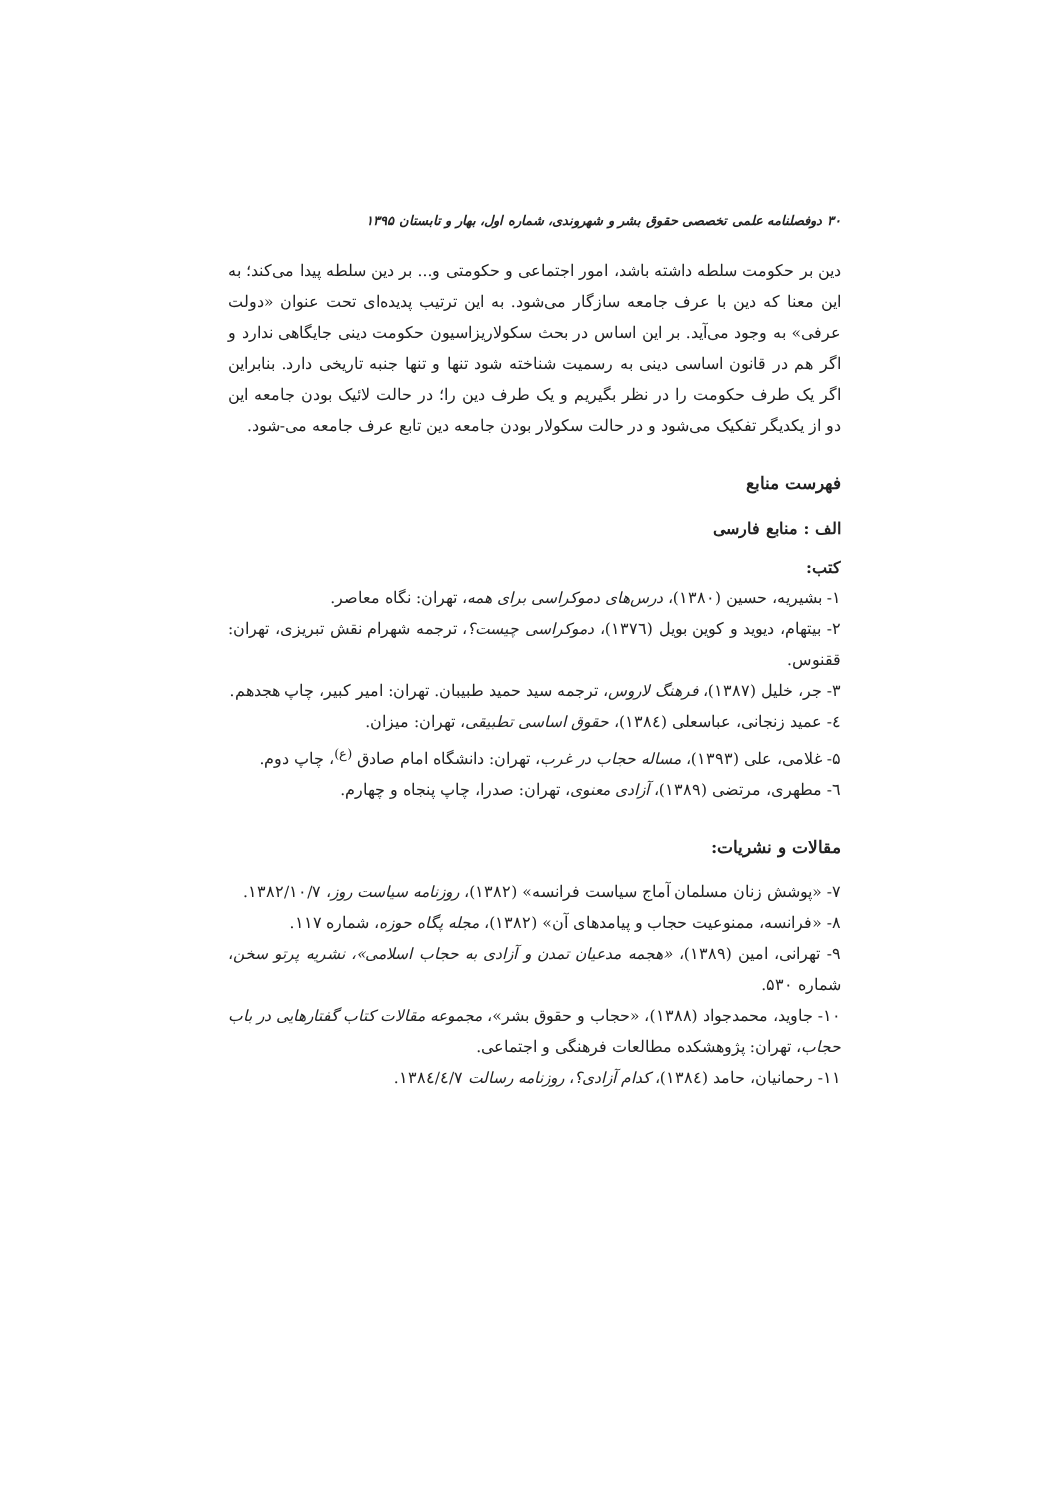۳۰ دوفصلنامه علمی تخصصی حقوق بشر و شهروندی، شماره اول، بهار و تابستان ۱۳۹۵
دین بر حکومت سلطه داشته باشد، امور اجتماعی و حکومتی و... بر دین سلطه پیدا می‌کند؛ به این معنا که دین با عرف جامعه سازگار می‌شود. به این ترتیب پدیده‌ای تحت عنوان «دولت عرفی» به وجود می‌آید. بر این اساس در بحث سکولاریزاسیون حکومت دینی جایگاهی ندارد و اگر هم در قانون اساسی دینی به رسمیت شناخته شود تنها و تنها جنبه تاریخی دارد. بنابراین اگر یک طرف حکومت را در نظر بگیریم و یک طرف دین را؛ در حالت لائیک بودن جامعه این دو از یکدیگر تفکیک می‌شود و در حالت سکولار بودن جامعه دین تابع عرف جامعه می-شود.
فهرست منابع
الف : منابع فارسی
کتب:
۱- بشیریه، حسین (۱۳۸۰)، درس‌های دموکراسی برای همه، تهران: نگاه معاصر.
۲- بیتهام، دیوید و کوین بویل (۱۳۷٦)، دموکراسی چیست؟، ترجمه شهرام نقش تبریزی، تهران: ققنوس.
۳- جر، خلیل (۱۳۸۷)، فرهنگ لاروس، ترجمه سید حمید طبیبان. تهران: امیر کبیر، چاپ هجدهم.
٤- عمید زنجانی، عباسعلی (۱۳۸٤)، حقوق اساسی تطبیقی، تهران: میزان.
۵- غلامی، علی (۱۳۹۳)، مساله حجاب در غرب، تهران: دانشگاه امام صادق <sup>(ع)</sup>، چاپ دوم.
٦- مطهری، مرتضی (۱۳۸۹)، آزادی معنوی، تهران: صدرا، چاپ پنجاه و چهارم.
مقالات و نشریات:
۷- «پوشش زنان مسلمان آماج سیاست فرانسه» (۱۳۸۲)، روزنامه سیاست روز، ۱۳۸۲/۱۰/۷.
۸- «فرانسه، ممنوعیت حجاب و پیامدهای آن» (۱۳۸۲)، مجله پگاه حوزه، شماره ۱۱۷.
۹- تهرانی، امین (۱۳۸۹)، «هجمه مدعیان تمدن و آزادی به حجاب اسلامی»، نشریه پرتو سخن، شماره ۵۳۰.
۱۰- جاوید، محمدجواد (۱۳۸۸)، «حجاب و حقوق بشر»، مجموعه مقالات کتاب گفتارهایی در باب حجاب، تهران: پژوهشکده مطالعات فرهنگی و اجتماعی.
۱۱- رحمانیان، حامد (۱۳۸٤)، کدام آزادی؟، روزنامه رسالت ۱۳۸٤/٤/۷.